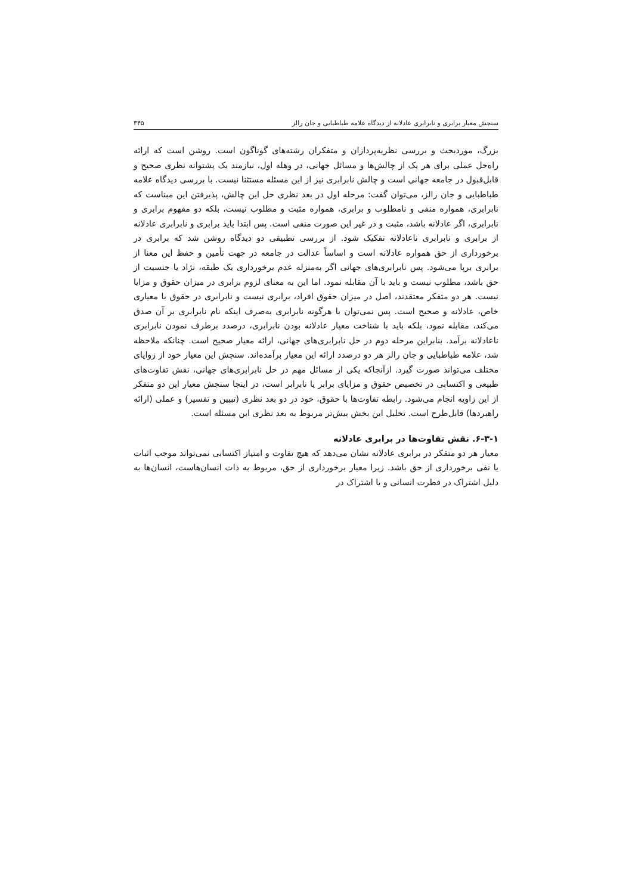سنجش معیار برابری و نابرابری عادلانه از دیدگاه علامه طباطبایی و جان رالز ۳۴۵
بزرگ، موردبحث و بررسی نظریه‌پردازان و متفکران رشته‌های گوناگون است. روشن است که ارائه راه‌حل عملی برای هر یک از چالش‌ها و مسائل جهانی، در وهله اول، نیازمند یک پشتوانه نظری صحیح و قابل‌قبول در جامعه جهانی است و چالش نابرابری نیز از این مسئله مستثنا نیست. با بررسی دیدگاه علامه طباطبایی و جان رالز، می‌توان گفت: مرحله اول در بعد نظری حل این چالش، پذیرفتن این مبناست که نابرابری، همواره منفی و نامطلوب و برابری، همواره مثبت و مطلوب نیست، بلکه دو مفهوم برابری و نابرابری، اگر عادلانه باشد، مثبت و در غیر این صورت منفی است. پس ابتدا باید برابری و نابرابری عادلانه از برابری و نابرابری ناعادلانه تفکیک شود. از بررسی تطبیقی دو دیدگاه روشن شد که برابری در برخورداری از حق همواره عادلانه است و اساساً عدالت در جامعه در جهت تأمین و حفظ این معنا از برابری برپا می‌شود. پس نابرابری‌های جهانی اگر به‌منزله عدم برخورداری یک طبقه، نژاد یا جنسیت از حق باشد، مطلوب نیست و باید با آن مقابله نمود. اما این به معنای لزوم برابری در میزان حقوق و مزایا نیست. هر دو متفکر معتقدند، اصل در میزان حقوق افراد، برابری نیست و نابرابری در حقوق با معیاری خاص، عادلانه و صحیح است. پس نمی‌توان با هرگونه نابرابری به‌صرف اینکه نام نابرابری بر آن صدق می‌کند، مقابله نمود، بلکه باید با شناخت معیار عادلانه بودن نابرابری، درصدد برطرف نمودن نابرابری ناعادلانه برآمد. بنابراین مرحله دوم در حل نابرابری‌های جهانی، ارائه معیار صحیح است. چنانکه ملاحظه شد، علامه طباطبایی و جان رالز هر دو درصدد ارائه این معیار برآمده‌اند. سنجش این معیار خود از زوایای مختلف می‌تواند صورت گیرد. ازآنجاکه یکی از مسائل مهم در حل نابرابری‌های جهانی، نقش تفاوت‌های طبیعی و اکتسابی در تخصیص حقوق و مزایای برابر یا نابرابر است، در اینجا سنجش معیار این دو متفکر از این زاویه انجام می‌شود. رابطه تفاوت‌ها با حقوق، خود در دو بعد نظری (تبیین و تفسیر) و عملی (ارائه راهبردها) قابل‌طرح است. تحلیل این بخش بیش‌تر مربوط به بعد نظری این مسئله است.
۶-۳-۱. نقش تفاوت‌ها در برابری عادلانه
معیار هر دو متفکر در برابری عادلانه نشان می‌دهد که هیچ تفاوت و امتیاز اکتسابی نمی‌تواند موجب اثبات یا نفی برخورداری از حق باشد. زیرا معیار برخورداری از حق، مربوط به ذات انسان‌هاست، انسان‌ها به دلیل اشتراک در فطرت انسانی و یا اشتراک در